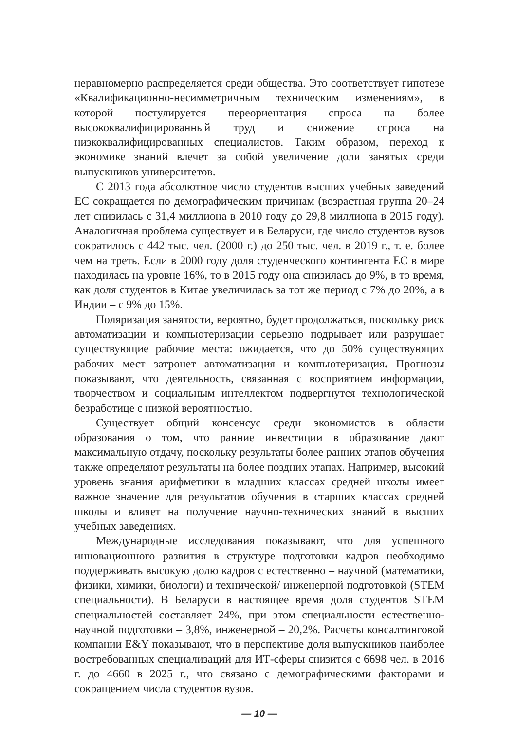неравномерно распределяется среди общества. Это соответствует гипотезе «Квалификационно-несимметричным техническим изменениям», в которой постулируется переориентация спроса на более высококвалифицированный труд и снижение спроса на низкоквалифицированных специалистов. Таким образом, переход к экономике знаний влечет за собой увеличение доли занятых среди выпускников университетов.
С 2013 года абсолютное число студентов высших учебных заведений ЕС сокращается по демографическим причинам (возрастная группа 20–24 лет снизилась с 31,4 миллиона в 2010 году до 29,8 миллиона в 2015 году). Аналогичная проблема существует и в Беларуси, где число студентов вузов сократилось с 442 тыс. чел. (2000 г.) до 250 тыс. чел. в 2019 г., т. е. более чем на треть. Если в 2000 году доля студенческого контингента ЕС в мире находилась на уровне 16%, то в 2015 году она снизилась до 9%, в то время, как доля студентов в Китае увеличилась за тот же период с 7% до 20%, а в Индии – с 9% до 15%.
Поляризация занятости, вероятно, будет продолжаться, поскольку риск автоматизации и компьютеризации серьезно подрывает или разрушает существующие рабочие места: ожидается, что до 50% существующих рабочих мест затронет автоматизация и компьютеризация. Прогнозы показывают, что деятельность, связанная с восприятием информации, творчеством и социальным интеллектом подвергнутся технологической безработице с низкой вероятностью.
Существует общий консенсус среди экономистов в области образования о том, что ранние инвестиции в образование дают максимальную отдачу, поскольку результаты более ранних этапов обучения также определяют результаты на более поздних этапах. Например, высокий уровень знания арифметики в младших классах средней школы имеет важное значение для результатов обучения в старших классах средней школы и влияет на получение научно-технических знаний в высших учебных заведениях.
Международные исследования показывают, что для успешного инновационного развития в структуре подготовки кадров необходимо поддерживать высокую долю кадров с естественно – научной (математики, физики, химики, биологи) и технической/ инженерной подготовкой (STEM специальности). В Беларуси в настоящее время доля студентов STEM специальностей составляет 24%, при этом специальности естественно- научной подготовки – 3,8%, инженерной – 20,2%. Расчеты консалтинговой компании E&Y показывают, что в перспективе доля выпускников наиболее востребованных специализаций для ИТ-сферы снизится с 6698 чел. в 2016 г. до 4660 в 2025 г., что связано с демографическими факторами и сокращением числа студентов вузов.
— 10 —